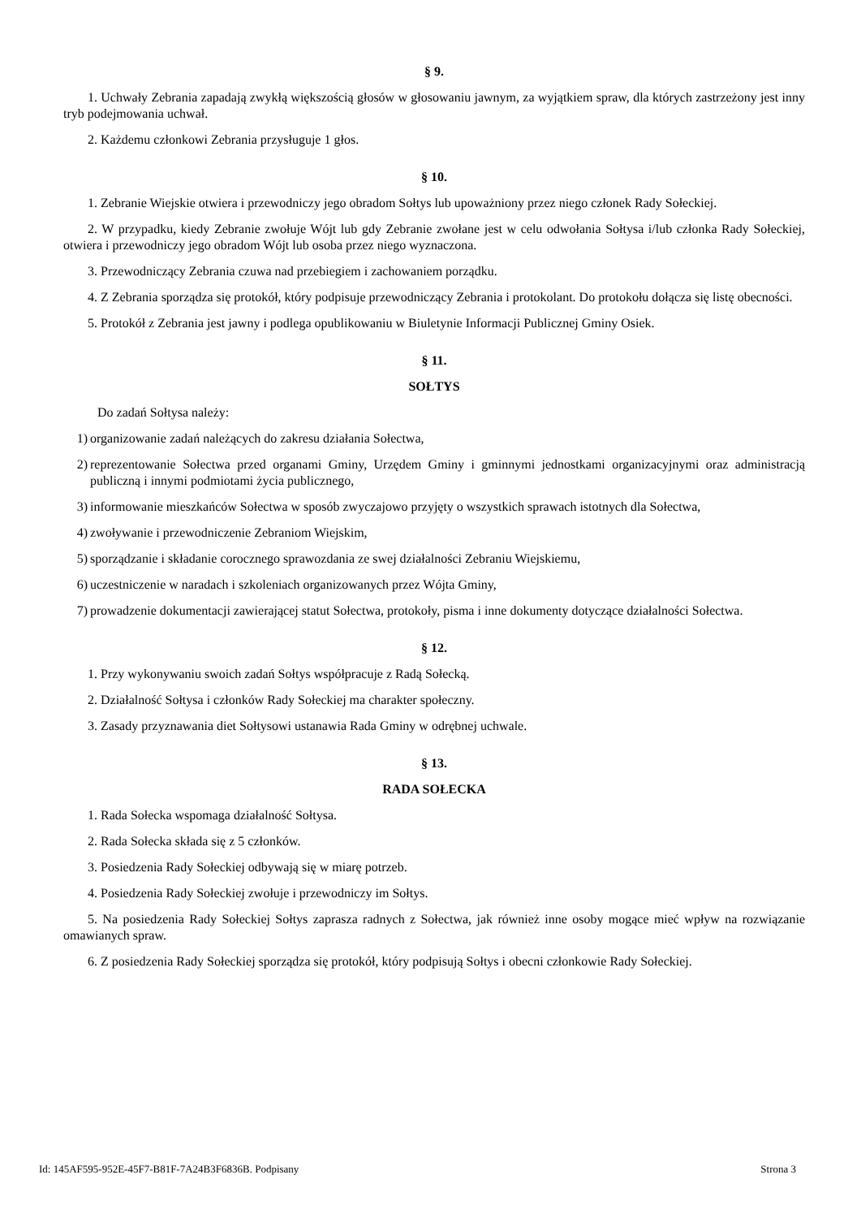§ 9.
1. Uchwały Zebrania zapadają zwykłą większością głosów w głosowaniu jawnym, za wyjątkiem spraw, dla których zastrzeżony jest inny tryb podejmowania uchwał.
2. Każdemu członkowi Zebrania przysługuje 1 głos.
§ 10.
1. Zebranie Wiejskie otwiera i przewodniczy jego obradom Sołtys lub upoważniony przez niego członek Rady Sołeckiej.
2. W przypadku, kiedy Zebranie zwołuje Wójt lub gdy Zebranie zwołane jest w celu odwołania Sołtysa i/lub członka Rady Sołeckiej, otwiera i przewodniczy jego obradom Wójt lub osoba przez niego wyznaczona.
3. Przewodniczący Zebrania czuwa nad przebiegiem i zachowaniem porządku.
4. Z Zebrania sporządza się protokół, który podpisuje przewodniczący Zebrania i protokolant. Do protokołu dołącza się listę obecności.
5. Protokół z Zebrania jest jawny i podlega opublikowaniu w Biuletynie Informacji Publicznej Gminy Osiek.
§ 11.
SOŁTYS
Do zadań Sołtysa należy:
1) organizowanie zadań należących do zakresu działania Sołectwa,
2) reprezentowanie Sołectwa przed organami Gminy, Urzędem Gminy i gminnymi jednostkami organizacyjnymi oraz administracją publiczną i innymi podmiotami życia publicznego,
3) informowanie mieszkańców Sołectwa w sposób zwyczajowo przyjęty o wszystkich sprawach istotnych dla Sołectwa,
4) zwoływanie i przewodniczenie Zebraniom Wiejskim,
5) sporządzanie i składanie corocznego sprawozdania ze swej działalności Zebraniu Wiejskiemu,
6) uczestniczenie w naradach i szkoleniach organizowanych przez Wójta Gminy,
7) prowadzenie dokumentacji zawierającej statut Sołectwa, protokoły, pisma i inne dokumenty dotyczące działalności Sołectwa.
§ 12.
1. Przy wykonywaniu swoich zadań Sołtys współpracuje z Radą Sołecką.
2. Działalność Sołtysa i członków Rady Sołeckiej ma charakter społeczny.
3. Zasady przyznawania diet Sołtysowi ustanawia Rada Gminy w odrębnej uchwale.
§ 13.
RADA SOŁECKA
1. Rada Sołecka wspomaga działalność Sołtysa.
2. Rada Sołecka składa się z 5 członków.
3. Posiedzenia Rady Sołeckiej odbywają się w miarę potrzeb.
4. Posiedzenia Rady Sołeckiej zwołuje i przewodniczy im Sołtys.
5. Na posiedzenia Rady Sołeckiej Sołtys zaprasza radnych z Sołectwa, jak również inne osoby mogące mieć wpływ na rozwiązanie omawianych spraw.
6. Z posiedzenia Rady Sołeckiej sporządza się protokół, który podpisują Sołtys i obecni członkowie Rady Sołeckiej.
Id: 145AF595-952E-45F7-B81F-7A24B3F6836B. Podpisany Strona 3